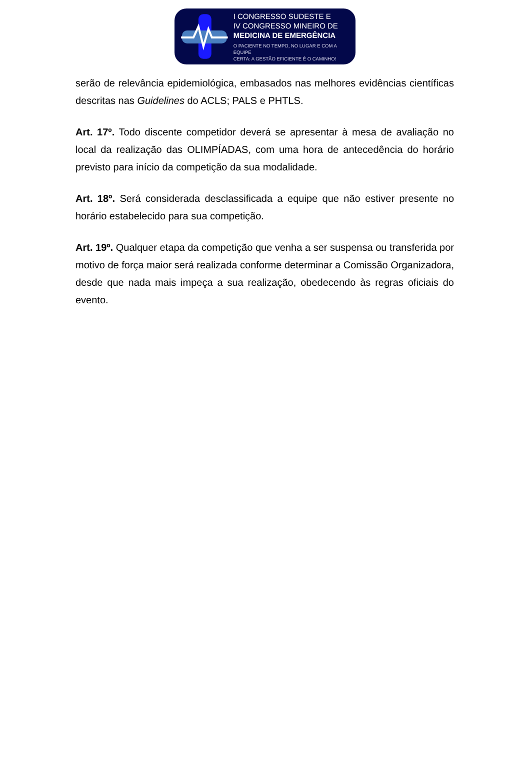I CONGRESSO SUDESTE E
IV CONGRESSO MINEIRO DE
MEDICINA DE EMERGÊNCIA
O PACIENTE NO TEMPO, NO LUGAR E COM A EQUIPE
CERTA: A GESTÃO EFICIENTE É O CAMINHO!
serão de relevância epidemiológica, embasados nas melhores evidências científicas descritas nas Guidelines do ACLS; PALS e PHTLS.
Art. 17º. Todo discente competidor deverá se apresentar à mesa de avaliação no local da realização das OLIMPÍADAS, com uma hora de antecedência do horário previsto para início da competição da sua modalidade.
Art. 18º. Será considerada desclassificada a equipe que não estiver presente no horário estabelecido para sua competição.
Art. 19º. Qualquer etapa da competição que venha a ser suspensa ou transferida por motivo de força maior será realizada conforme determinar a Comissão Organizadora, desde que nada mais impeça a sua realização, obedecendo às regras oficiais do evento.